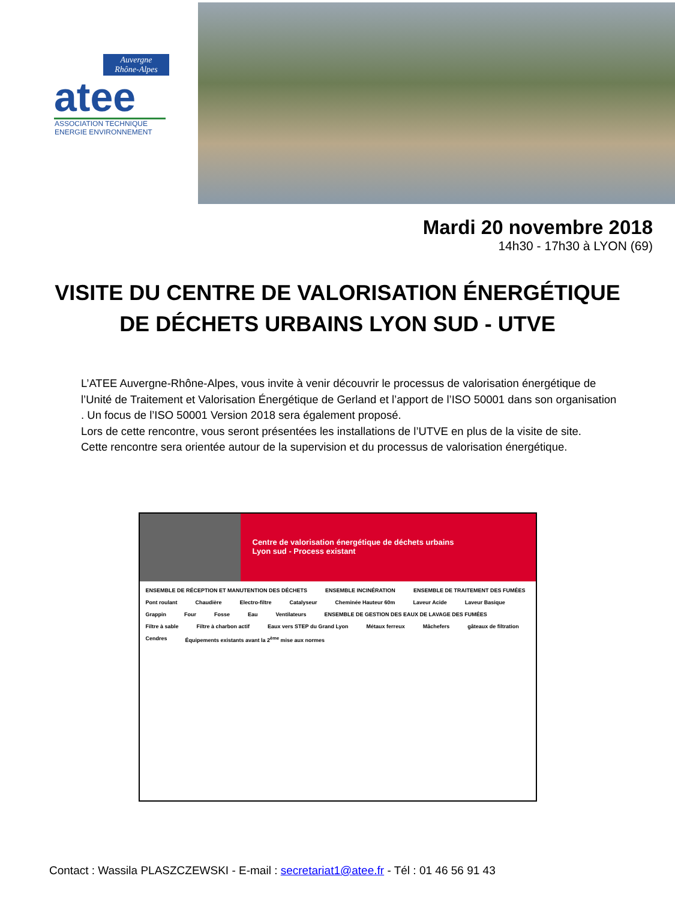Auvergne
Rhône-Alpes
atee
ASSOCIATION TECHNIQUE
ENERGIE ENVIRONNEMENT
Mardi 20 novembre 2018
14h30 - 17h30 à LYON (69)
VISITE DU CENTRE DE VALORISATION ÉNERGÉTIQUE
DE DÉCHETS URBAINS LYON SUD - UTVE
L’ATEE Auvergne-Rhône-Alpes, vous invite à venir découvrir le processus de valorisation énergétique de l’Unité de Traitement et Valorisation Énergétique de Gerland et l’apport de l’ISO 50001 dans son organisation . Un focus de l’ISO 50001 Version 2018 sera également proposé.
Lors de cette rencontre, vous seront présentées les installations de l’UTVE en plus de la visite de site.
Cette rencontre sera orientée autour de la supervision et du processus de valorisation énergétique.
Centre de valorisation énergétique de déchets urbains
Lyon sud - Process existant
ENSEMBLE DE RÉCEPTION ET MANUTENTION DES DÉCHETS ENSEMBLE INCINÉRATION ENSEMBLE DE TRAITEMENT DES FUMÉES Pont roulant Chaudière Electro-filtre Catalyseur Cheminée Hauteur 60m Laveur Acide Laveur Basique Grappin Four Fosse Eau Ventilateurs ENSEMBLE DE GESTION DES EAUX DE LAVAGE DES FUMÉES Filtre à sable Filtre à charbon actif Eaux vers STEP du Grand Lyon Métaux ferreux Mâchefers gâteaux de filtration Cendres Équipements existants avant la 2<sup>ème</sup> mise aux normes
Contact : Wassila PLASZCZEWSKI - E-mail : secretariat1@atee.fr - Tél : 01 46 56 91 43